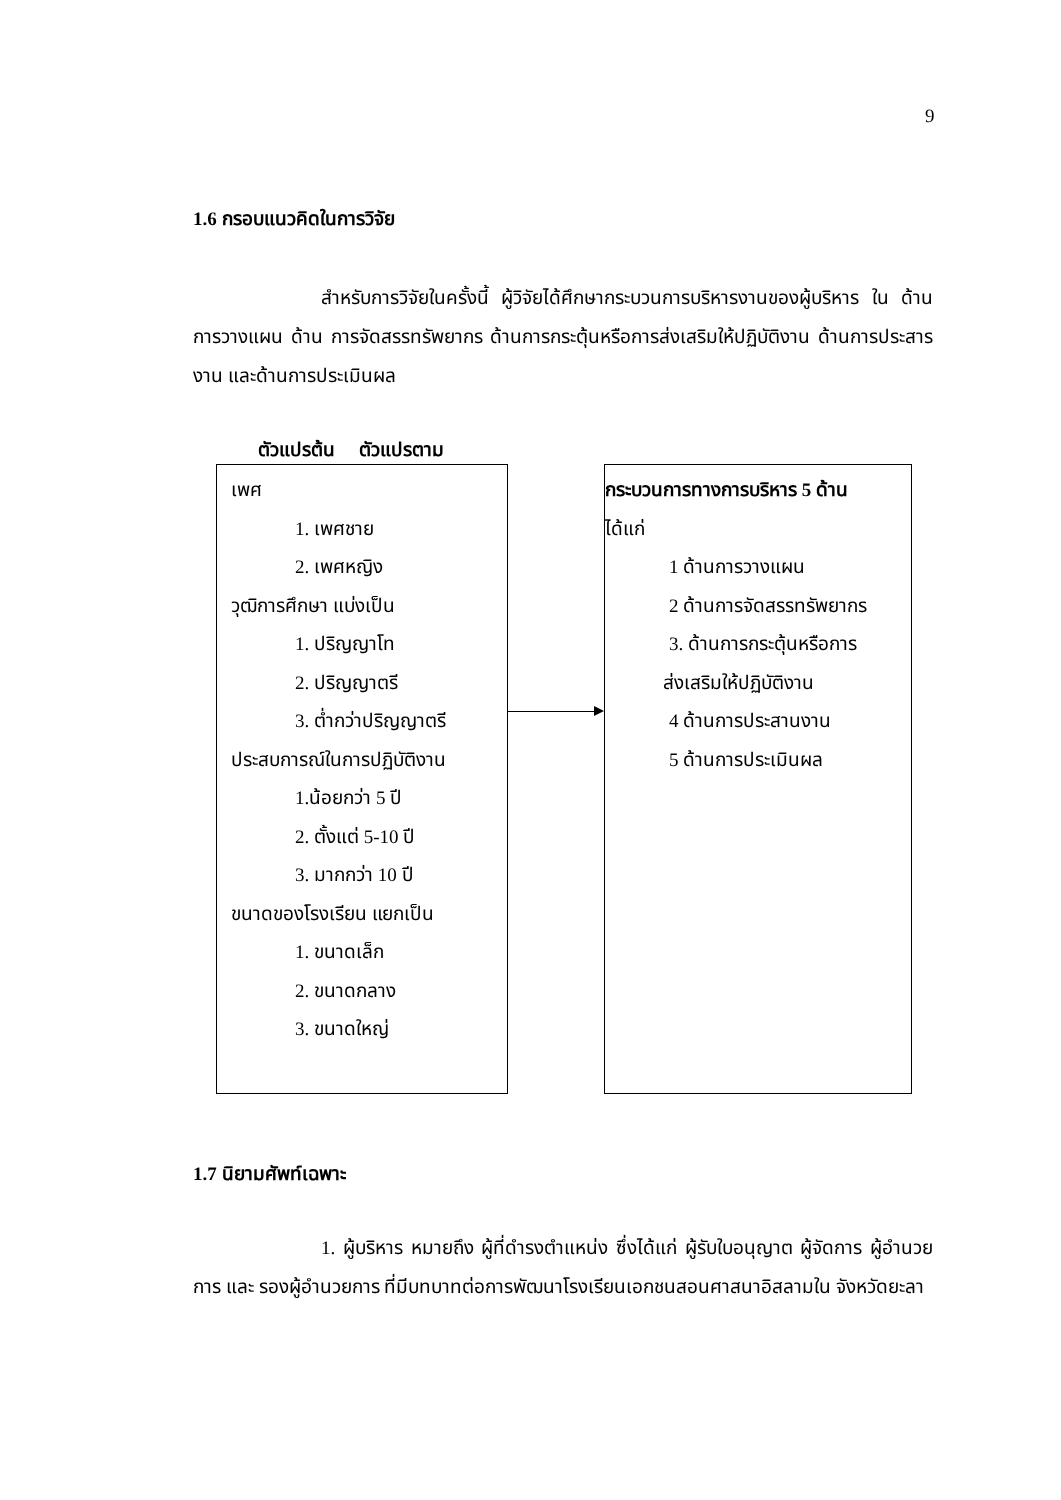9
1.6 กรอบแนวคิดในการวิจัย
สำหรับการวิจัยในครั้งนี้ ผู้วิจัยได้ศึกษากระบวนการบริหารงานของผู้บริหาร ใน ด้านการวางแผน ด้าน การจัดสรรทรัพยากร ด้านการกระตุ้นหรือการส่งเสริมให้ปฏิบัติงาน ด้านการประสารงาน และด้านการประเมินผล
ตัวแปรต้น ตัวแปรตาม
เพศ
1. เพศชาย
2. เพศหญิง
วุฒิการศึกษา แบ่งเป็น
1. ปริญญาโท
2. ปริญญาตรี
3. ต่ำกว่าปริญญาตรี
ประสบการณ์ในการปฏิบัติงาน
1.น้อยกว่า 5 ปี
2. ตั้งแต่ 5-10 ปี
3. มากกว่า 10 ปี
ขนาดของโรงเรียน แยกเป็น
1. ขนาดเล็ก
2. ขนาดกลาง
3. ขนาดใหญ่
กระบวนการทางการบริหาร 5 ด้าน
ได้แก่
1 ด้านการวางแผน
2 ด้านการจัดสรรทรัพยากร
3. ด้านการกระตุ้นหรือการ
ส่งเสริมให้ปฏิบัติงาน
4 ด้านการประสานงาน
5 ด้านการประเมินผล
1.7 นิยามศัพท์เฉพาะ
1. ผู้บริหาร หมายถึง ผู้ที่ดำรงตำแหน่ง ซึ่งได้แก่ ผู้รับใบอนุญาต ผู้จัดการ ผู้อำนวยการ และ รองผู้อำนวยการ ที่มีบทบาทต่อการพัฒนาโรงเรียนเอกชนสอนศาสนาอิสลามใน จังหวัดยะลา